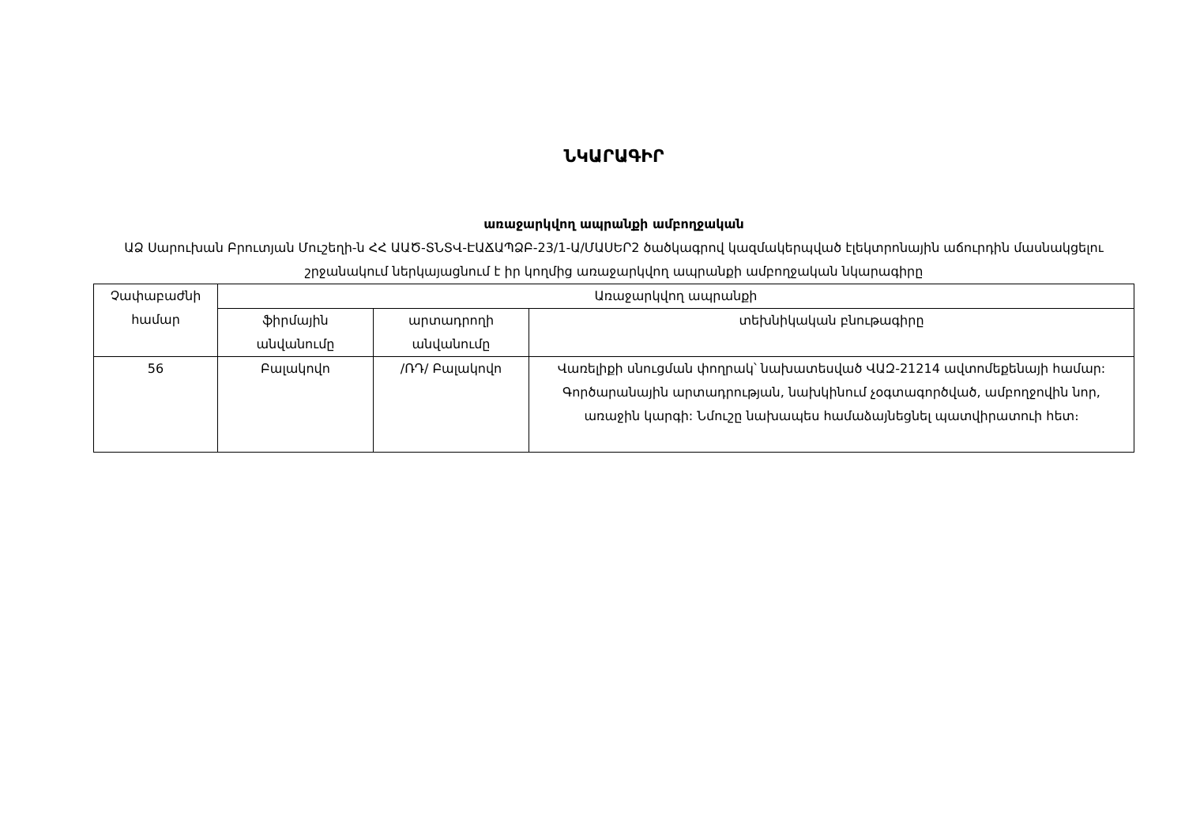ՆԿԱՐԱԳԻՐ
առաջարկվող ապրանքի ամբողջական
ԱՁ Սարուխան Բրուտյան Մուշեղի-ն ՀՀ ԱԱԾ-ՏՆՏՎ-ԷԱՃԱՊՁԲ-23/1-Ա/ՄԱՍԵՐ2 ծածկագրով կազմակերպված էլեկտրոնային աճուրդին մասնակցելու շրջանակում ներկայացնում է իր կողմից առաջարկվող ապրանքի ամբողջական նկարագիրը
| Չափաբաժնի համար | Առաջարկվող ապրանքի | | |
| --- | --- | --- | --- |
| | ֆիրմային անվանումը | արտադրողի անվանումը | տեխնիկական բնութագիրը |
| 56 | Բալակովո | /ՌԴ/ Բալակովո | Վառելիքի սնուցման փողրակ՝ նախատեսված ՎԱԶ-21214 ավտոմեքենայի համար: Գործարանային արտադրության, նախկինում չօգտագործված, ամբողջովին նոր, առաջին կարգի: Նմուշը նախապես համաձայնեցնել պատվիրատուի հետ։ |